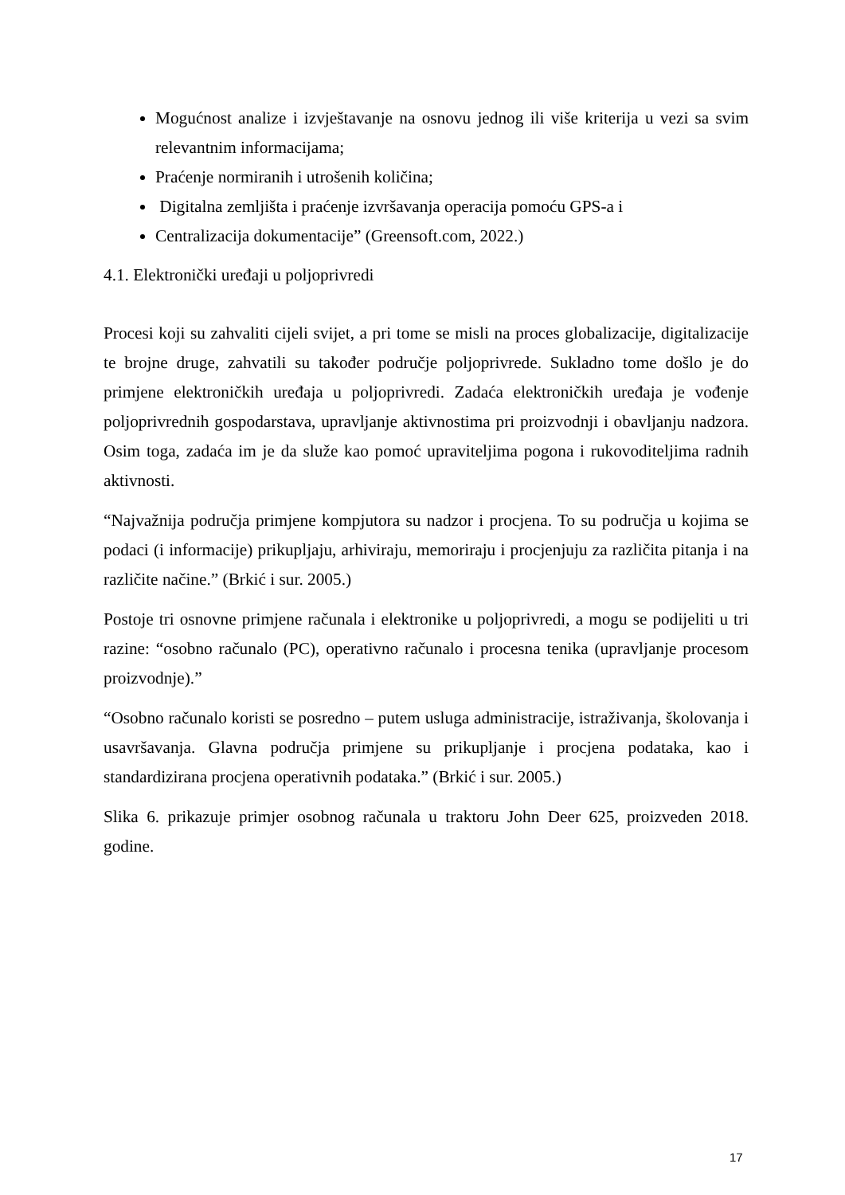Mogućnost analize i izvještavanje na osnovu jednog ili više kriterija u vezi sa svim relevantnim informacijama;
Praćenje normiranih i utrošenih količina;
Digitalna zemljišta i praćenje izvršavanja operacija pomoću GPS-a i
Centralizacija dokumentacije” (Greensoft.com, 2022.)
4.1. Elektronički uređaji u poljoprivredi
Procesi koji su zahvaliti cijeli svijet, a pri tome se misli na proces globalizacije, digitalizacije te brojne druge, zahvatili su također područje poljoprivrede. Sukladno tome došlo je do primjene elektroničkih uređaja u poljoprivredi. Zadaća elektroničkih uređaja je vođenje poljoprivrednih gospodarstava, upravljanje aktivnostima pri proizvodnji i obavljanju nadzora. Osim toga, zadaća im je da služe kao pomoć upraviteljima pogona i rukovoditeljima radnih aktivnosti.
“Najvažnija područja primjene kompjutora su nadzor i procjena. To su područja u kojima se podaci (i informacije) prikupljaju, arhiviraju, memoriraju i procjenjuju za različita pitanja i na različite načine.” (Brkić i sur. 2005.)
Postoje tri osnovne primjene računala i elektronike u poljoprivredi, a mogu se podijeliti u tri razine: “osobno računalo (PC), operativno računalo i procesna tenika (upravljanje procesom proizvodnje).”
“Osobno računalo koristi se posredno – putem usluga administracije, istraživanja, školovanja i usavršavanja. Glavna područja primjene su prikupljanje i procjena podataka, kao i standardizirana procjena operativnih podataka.” (Brkić i sur. 2005.)
Slika 6. prikazuje primjer osobnog računala u traktoru John Deer 625, proizveden 2018. godine.
17